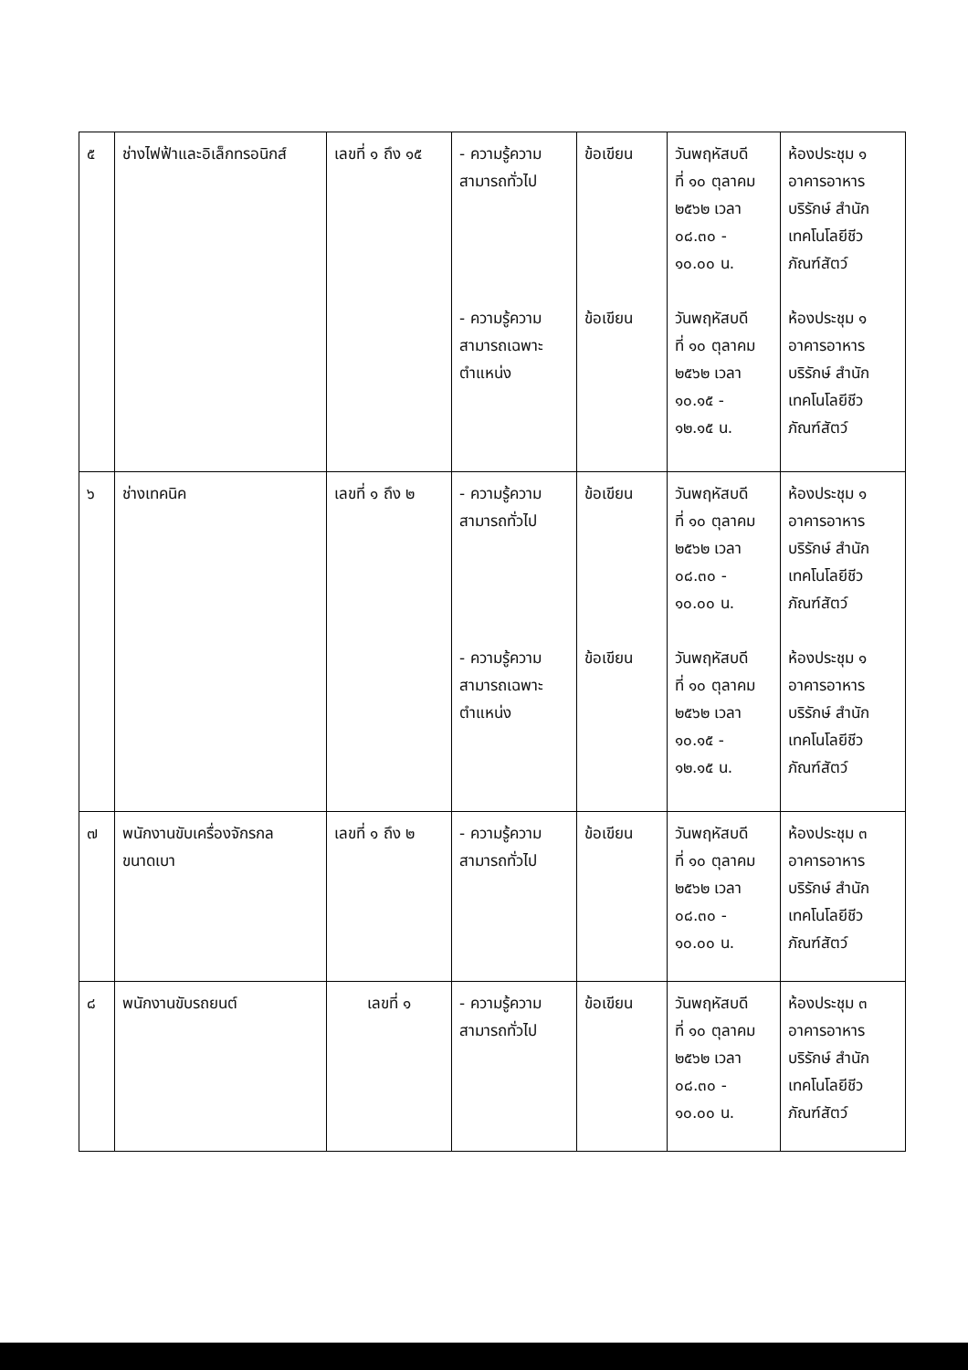| ๕ | ช่างไฟฟ้าและอิเล็กทรอนิกส์ | เลขที่ ๑ ถึง ๑๕ | - ความรู้ความ สามารถทั่วไป - ความรู้ความ สามารถเฉพาะ ตำแหน่ง | ข้อเขียน ข้อเขียน | วันพฤหัสบดี ที่ ๑๐ ตุลาคม ๒๕๖๒ เวลา ๐๘.๓๐ - ๑๐.๐๐ น. วันพฤหัสบดี ที่ ๑๐ ตุลาคม ๒๕๖๒ เวลา ๑๐.๑๕ - ๑๒.๑๕ น. | ห้องประชุม ๑ อาคารอาหาร บริรักษ์ สำนัก เทคโนโลยีชีว ภัณฑ์สัตว์ ห้องประชุม ๑ อาคารอาหาร บริรักษ์ สำนัก เทคโนโลยีชีว ภัณฑ์สัตว์ |
| ๖ | ช่างเทคนิค | เลขที่ ๑ ถึง ๒ | - ความรู้ความ สามารถทั่วไป - ความรู้ความ สามารถเฉพาะ ตำแหน่ง | ข้อเขียน ข้อเขียน | วันพฤหัสบดี ที่ ๑๐ ตุลาคม ๒๕๖๒ เวลา ๐๘.๓๐ - ๑๐.๐๐ น. วันพฤหัสบดี ที่ ๑๐ ตุลาคม ๒๕๖๒ เวลา ๑๐.๑๕ - ๑๒.๑๕ น. | ห้องประชุม ๑ อาคารอาหาร บริรักษ์ สำนัก เทคโนโลยีชีว ภัณฑ์สัตว์ ห้องประชุม ๑ อาคารอาหาร บริรักษ์ สำนัก เทคโนโลยีชีว ภัณฑ์สัตว์ |
| ๗ | พนักงานขับเครื่องจักรกล ขนาดเบา | เลขที่ ๑ ถึง ๒ | - ความรู้ความ สามารถทั่วไป | ข้อเขียน | วันพฤหัสบดี ที่ ๑๐ ตุลาคม ๒๕๖๒ เวลา ๐๘.๓๐ - ๑๐.๐๐ น. | ห้องประชุม ๓ อาคารอาหาร บริรักษ์ สำนัก เทคโนโลยีชีว ภัณฑ์สัตว์ |
| ๘ | พนักงานขับรถยนต์ | เลขที่ ๑ | - ความรู้ความ สามารถทั่วไป | ข้อเขียน | วันพฤหัสบดี ที่ ๑๐ ตุลาคม ๒๕๖๒ เวลา ๐๘.๓๐ - ๑๐.๐๐ น. | ห้องประชุม ๓ อาคารอาหาร บริรักษ์ สำนัก เทคโนโลยีชีว ภัณฑ์สัตว์ |